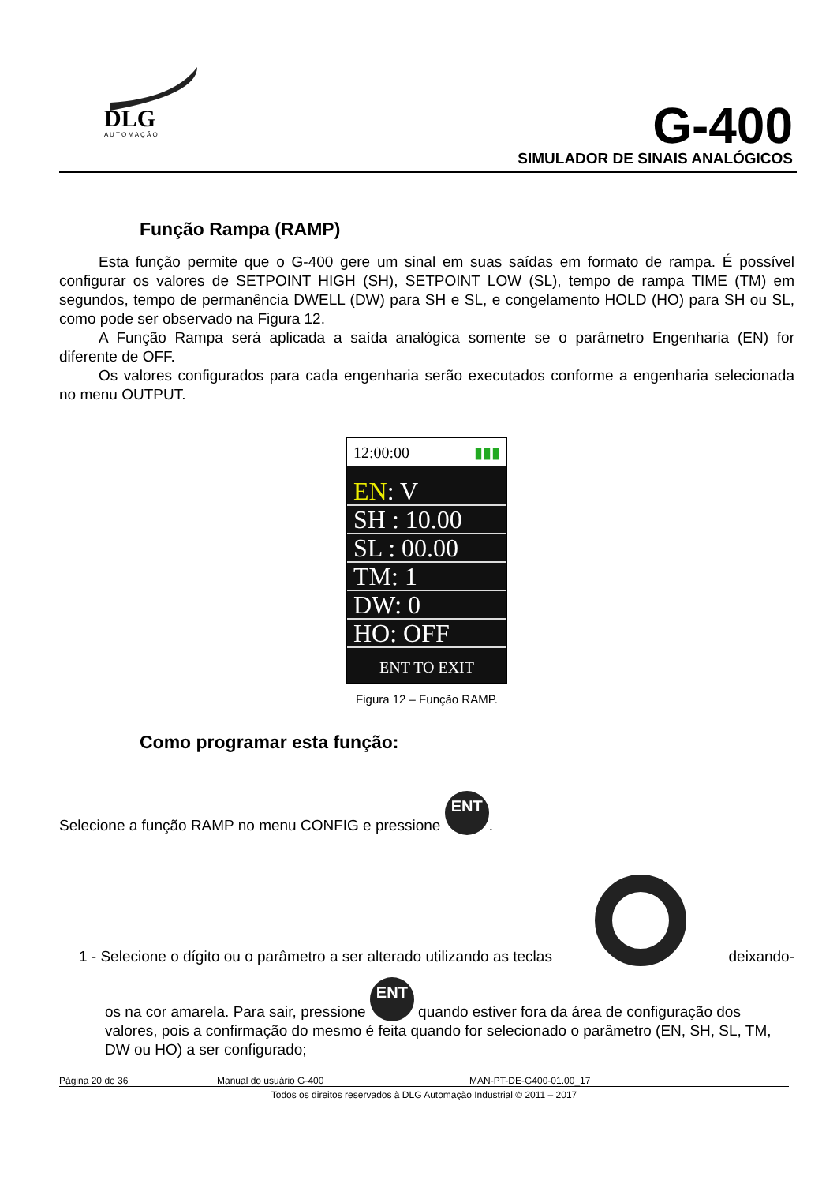DLG
A U T O M A Ç Ã O
G-400
SIMULADOR DE SINAIS ANALÓGICOS
Função Rampa (RAMP)
Esta função permite que o G-400 gere um sinal em suas saídas em formato de rampa. É possível configurar os valores de SETPOINT HIGH (SH), SETPOINT LOW (SL), tempo de rampa TIME (TM) em segundos, tempo de permanência DWELL (DW) para SH e SL, e congelamento HOLD (HO) para SH ou SL, como pode ser observado na Figura 12.
A Função Rampa será aplicada a saída analógica somente se o parâmetro Engenharia (EN) for diferente de OFF.
Os valores configurados para cada engenharia serão executados conforme a engenharia selecionada no menu OUTPUT.
12:00:00 ▮▮▮
EN: V
SH : 10.00
SL : 00.00
TM: 1
DW: 0
HO: OFF
ENT TO EXIT
Figura 12 – Função RAMP.
Como programar esta função:
Selecione a função RAMP no menu CONFIG e pressione ENT.
1 - Selecione o dígito ou o parâmetro a ser alterado utilizando as teclas ▲ deixando-
os na cor amarela. Para sair, pressione ENT quando estiver fora da área de configuração dos valores, pois a confirmação do mesmo é feita quando for selecionado o parâmetro (EN, SH, SL, TM, DW ou HO) a ser configurado;
Página 20 de 36 Manual do usuário G-400 MAN-PT-DE-G400-01.00_17
Todos os direitos reservados à DLG Automação Industrial © 2011 – 2017